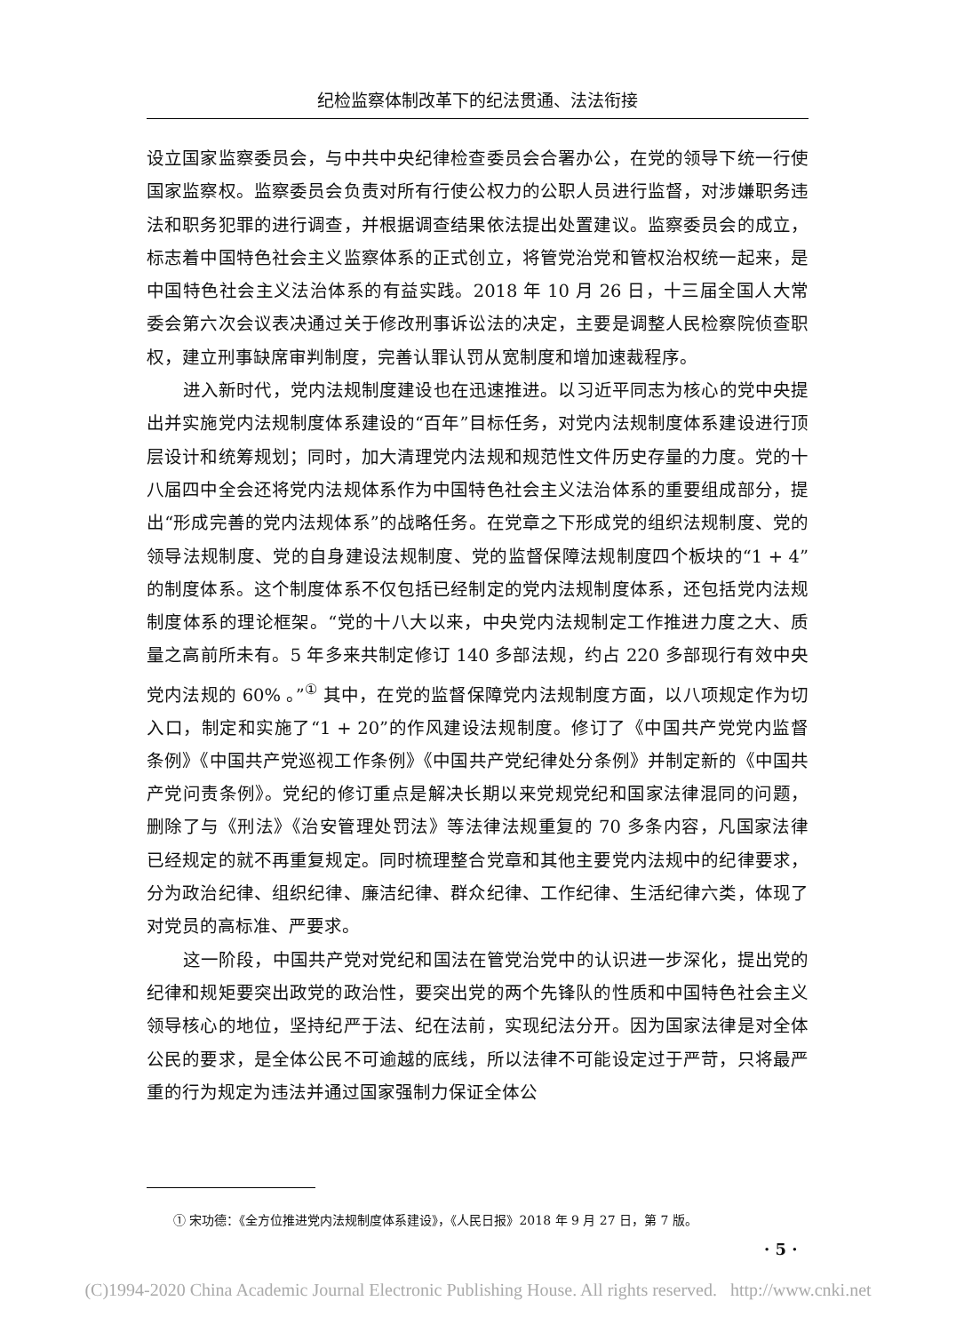纪检监察体制改革下的纪法贯通、法法衔接
设立国家监察委员会，与中共中央纪律检查委员会合署办公，在党的领导下统一行使国家监察权。监察委员会负责对所有行使公权力的公职人员进行监督，对涉嫌职务违法和职务犯罪的进行调查，并根据调查结果依法提出处置建议。监察委员会的成立，标志着中国特色社会主义监察体系的正式创立，将管党治党和管权治权统一起来，是中国特色社会主义法治体系的有益实践。2018 年 10 月 26 日，十三届全国人大常委会第六次会议表决通过关于修改刑事诉讼法的决定，主要是调整人民检察院侦查职权，建立刑事缺席审判制度，完善认罪认罚从宽制度和增加速裁程序。
进入新时代，党内法规制度建设也在迅速推进。以习近平同志为核心的党中央提出并实施党内法规制度体系建设的“百年”目标任务，对党内法规制度体系建设进行顶层设计和统筹规划；同时，加大清理党内法规和规范性文件历史存量的力度。党的十八届四中全会还将党内法规体系作为中国特色社会主义法治体系的重要组成部分，提出“形成完善的党内法规体系”的战略任务。在党章之下形成党的组织法规制度、党的领导法规制度、党的自身建设法规制度、党的监督保障法规制度四个板块的“1 + 4”的制度体系。这个制度体系不仅包括已经制定的党内法规制度体系，还包括党内法规制度体系的理论框架。“党的十八大以来，中央党内法规制定工作推进力度之大、质量之高前所未有。5 年多来共制定修订 140 多部法规，约占 220 多部现行有效中央党内法规的 60% 。”<sup>①</sup> 其中，在党的监督保障党内法规制度方面，以八项规定作为切入口，制定和实施了“1 + 20”的作风建设法规制度。修订了《中国共产党党内监督条例》《中国共产党巡视工作条例》《中国共产党纪律处分条例》并制定新的《中国共产党问责条例》。党纪的修订重点是解决长期以来党规党纪和国家法律混同的问题，删除了与《刑法》《治安管理处罚法》等法律法规重复的 70 多条内容，凡国家法律已经规定的就不再重复规定。同时梳理整合党章和其他主要党内法规中的纪律要求，分为政治纪律、组织纪律、廉洁纪律、群众纪律、工作纪律、生活纪律六类，体现了对党员的高标准、严要求。
这一阶段，中国共产党对党纪和国法在管党治党中的认识进一步深化，提出党的纪律和规矩要突出政党的政治性，要突出党的两个先锋队的性质和中国特色社会主义领导核心的地位，坚持纪严于法、纪在法前，实现纪法分开。因为国家法律是对全体公民的要求，是全体公民不可逾越的底线，所以法律不可能设定过于严苛，只将最严重的行为规定为违法并通过国家强制力保证全体公
① 宋功德：《全方位推进党内法规制度体系建设》，《人民日报》2018 年 9 月 27 日，第 7 版。
· 5 ·
(C)1994-2020 China Academic Journal Electronic Publishing House. All rights reserved. http://www.cnki.net